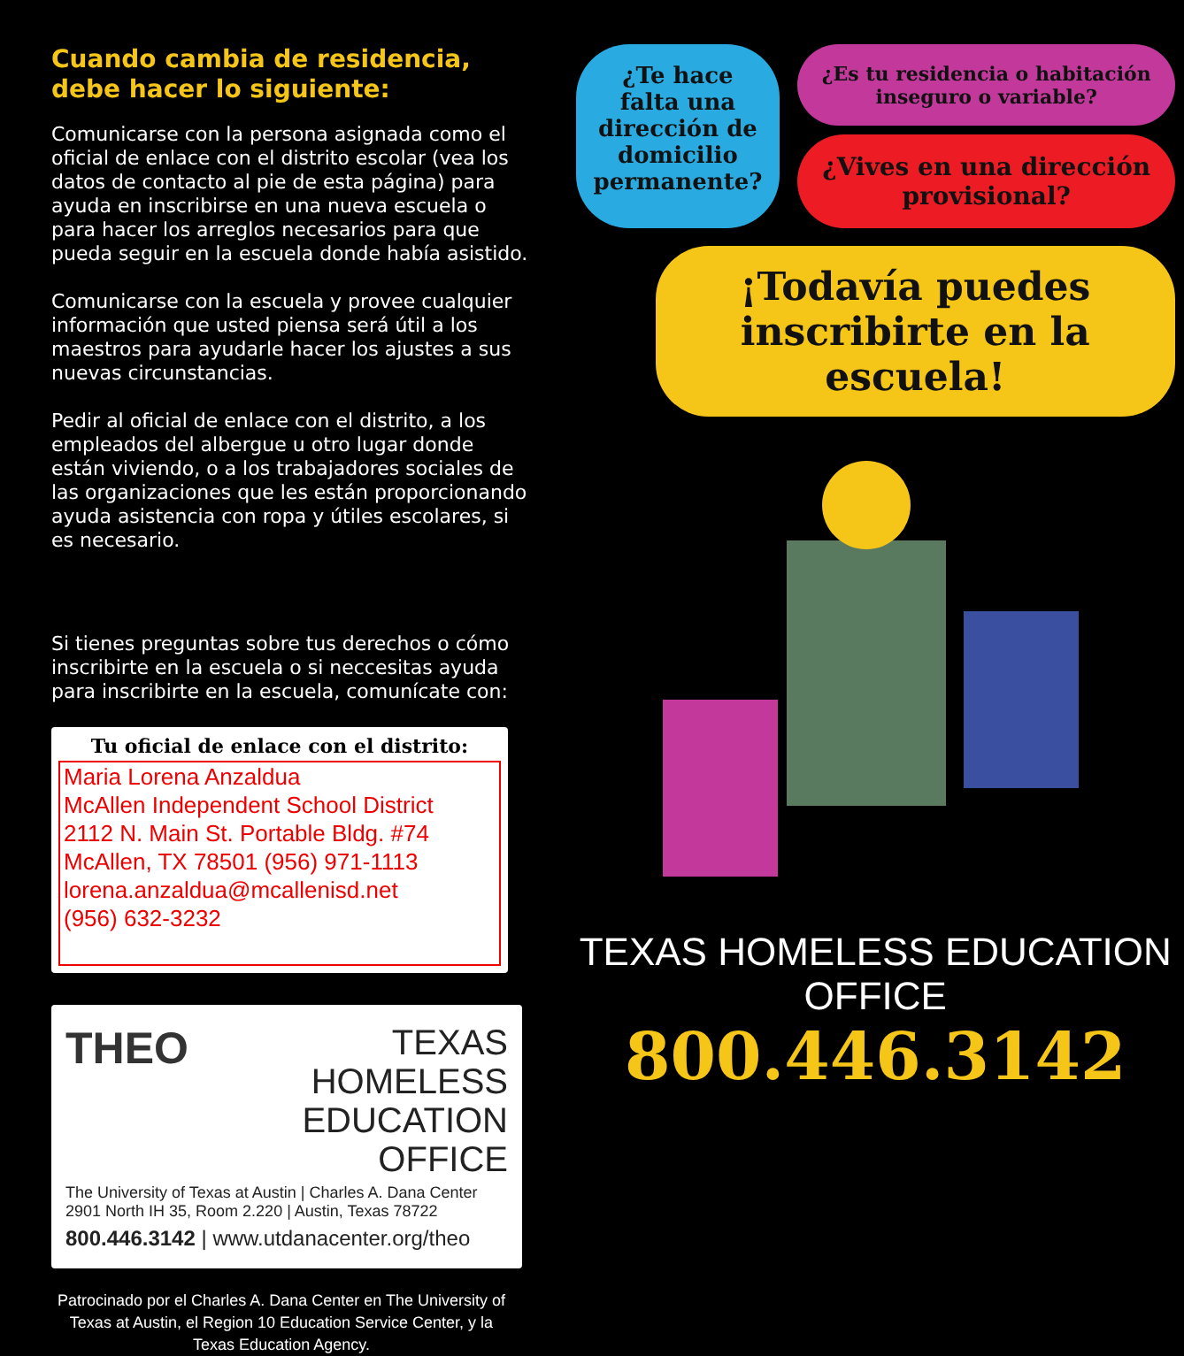Cuando cambia de residencia, debe hacer lo siguiente:
Comunicarse con la persona asignada como el oficial de enlace con el distrito escolar (vea los datos de contacto al pie de esta página) para ayuda en inscribirse en una nueva escuela o para hacer los arreglos necesarios para que pueda seguir en la escuela donde había asistido.
Comunicarse con la escuela y provee cualquier información que usted piensa será útil a los maestros para ayudarle hacer los ajustes a sus nuevas circunstancias.
Pedir al oficial de enlace con el distrito, a los empleados del albergue u otro lugar donde están viviendo, o a los trabajadores sociales de las organizaciones que les están proporcionando ayuda asistencia con ropa y útiles escolares, si es necesario.
Si tienes preguntas sobre tus derechos o cómo inscribirte en la escuela o si neccesitas ayuda para inscribirte en la escuela, comunícate con:
Tu oficial de enlace con el distrito:
Maria Lorena Anzaldua
McAllen Independent School District
2112 N. Main St. Portable Bldg. #74
McAllen, TX 78501 (956) 971-1113
lorena.anzaldua@mcallenisd.net
(956) 632-3232
THEO
TEXAS HOMELESS
EDUCATION OFFICE
The University of Texas at Austin | Charles A. Dana Center
2901 North IH 35, Room 2.220 | Austin, Texas 78722
800.446.3142 | www.utdanacenter.org/theo
Patrocinado por el Charles A. Dana Center en The University of Texas at Austin, el Region 10 Education Service Center, y la Texas Education Agency.
¿Te hace falta una dirección de domicilio permanente?
¿Es tu residencia o habitación inseguro o variable?
¿Vives en una dirección provisional?
¡Todavía puedes inscribirte en la escuela!
TEXAS HOMELESS EDUCATION OFFICE
800.446.3142